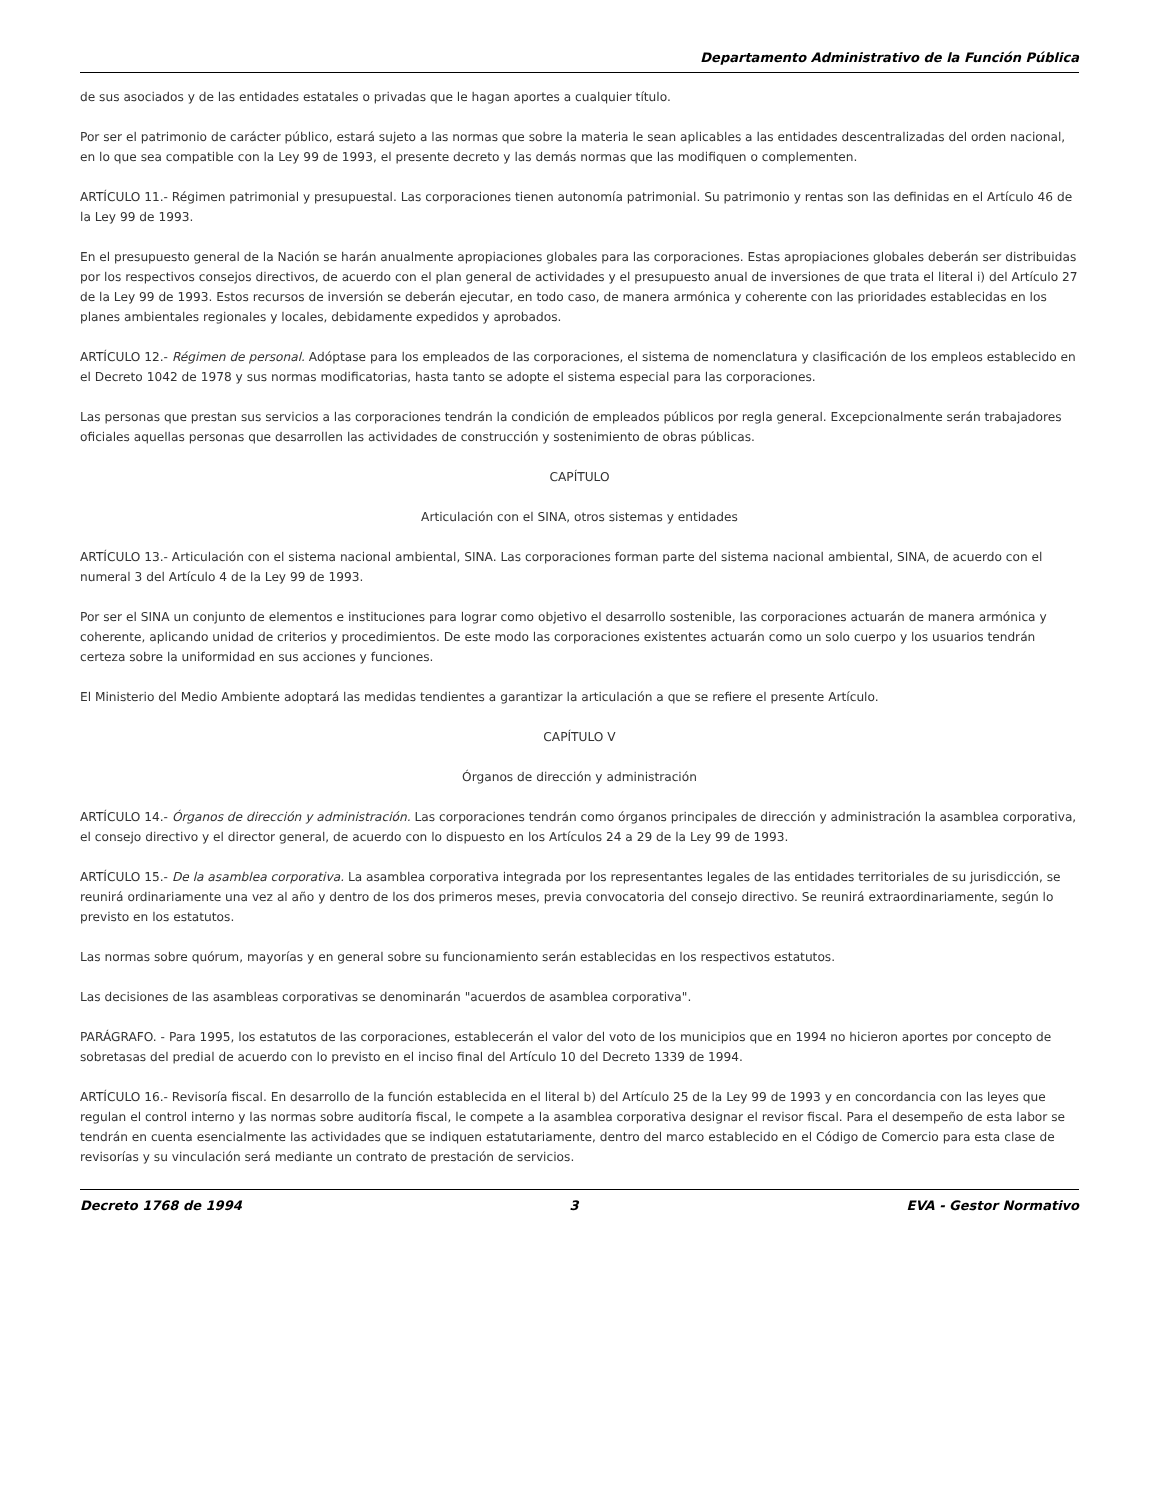Departamento Administrativo de la Función Pública
de sus asociados y de las entidades estatales o privadas que le hagan aportes a cualquier título.
Por ser el patrimonio de carácter público, estará sujeto a las normas que sobre la materia le sean aplicables a las entidades descentralizadas del orden nacional, en lo que sea compatible con la Ley 99 de 1993, el presente decreto y las demás normas que las modifiquen o complementen.
ARTÍCULO 11.- Régimen patrimonial y presupuestal. Las corporaciones tienen autonomía patrimonial. Su patrimonio y rentas son las definidas en el Artículo 46 de la Ley 99 de 1993.
En el presupuesto general de la Nación se harán anualmente apropiaciones globales para las corporaciones. Estas apropiaciones globales deberán ser distribuidas por los respectivos consejos directivos, de acuerdo con el plan general de actividades y el presupuesto anual de inversiones de que trata el literal i) del Artículo 27 de la Ley 99 de 1993. Estos recursos de inversión se deberán ejecutar, en todo caso, de manera armónica y coherente con las prioridades establecidas en los planes ambientales regionales y locales, debidamente expedidos y aprobados.
ARTÍCULO 12.- Régimen de personal. Adóptase para los empleados de las corporaciones, el sistema de nomenclatura y clasificación de los empleos establecido en el Decreto 1042 de 1978 y sus normas modificatorias, hasta tanto se adopte el sistema especial para las corporaciones.
Las personas que prestan sus servicios a las corporaciones tendrán la condición de empleados públicos por regla general. Excepcionalmente serán trabajadores oficiales aquellas personas que desarrollen las actividades de construcción y sostenimiento de obras públicas.
CAPÍTULO
Articulación con el SINA, otros sistemas y entidades
ARTÍCULO 13.- Articulación con el sistema nacional ambiental, SINA. Las corporaciones forman parte del sistema nacional ambiental, SINA, de acuerdo con el numeral 3 del Artículo 4 de la Ley 99 de 1993.
Por ser el SINA un conjunto de elementos e instituciones para lograr como objetivo el desarrollo sostenible, las corporaciones actuarán de manera armónica y coherente, aplicando unidad de criterios y procedimientos. De este modo las corporaciones existentes actuarán como un solo cuerpo y los usuarios tendrán certeza sobre la uniformidad en sus acciones y funciones.
El Ministerio del Medio Ambiente adoptará las medidas tendientes a garantizar la articulación a que se refiere el presente Artículo.
CAPÍTULO V
Órganos de dirección y administración
ARTÍCULO 14.- Órganos de dirección y administración. Las corporaciones tendrán como órganos principales de dirección y administración la asamblea corporativa, el consejo directivo y el director general, de acuerdo con lo dispuesto en los Artículos 24 a 29 de la Ley 99 de 1993.
ARTÍCULO 15.- De la asamblea corporativa. La asamblea corporativa integrada por los representantes legales de las entidades territoriales de su jurisdicción, se reunirá ordinariamente una vez al año y dentro de los dos primeros meses, previa convocatoria del consejo directivo. Se reunirá extraordinariamente, según lo previsto en los estatutos.
Las normas sobre quórum, mayorías y en general sobre su funcionamiento serán establecidas en los respectivos estatutos.
Las decisiones de las asambleas corporativas se denominarán "acuerdos de asamblea corporativa".
PARÁGRAFO. - Para 1995, los estatutos de las corporaciones, establecerán el valor del voto de los municipios que en 1994 no hicieron aportes por concepto de sobretasas del predial de acuerdo con lo previsto en el inciso final del Artículo 10 del Decreto 1339 de 1994.
ARTÍCULO 16.- Revisoría fiscal. En desarrollo de la función establecida en el literal b) del Artículo 25 de la Ley 99 de 1993 y en concordancia con las leyes que regulan el control interno y las normas sobre auditoría fiscal, le compete a la asamblea corporativa designar el revisor fiscal. Para el desempeño de esta labor se tendrán en cuenta esencialmente las actividades que se indiquen estatutariamente, dentro del marco establecido en el Código de Comercio para esta clase de revisorías y su vinculación será mediante un contrato de prestación de servicios.
Decreto 1768 de 1994 3 EVA - Gestor Normativo